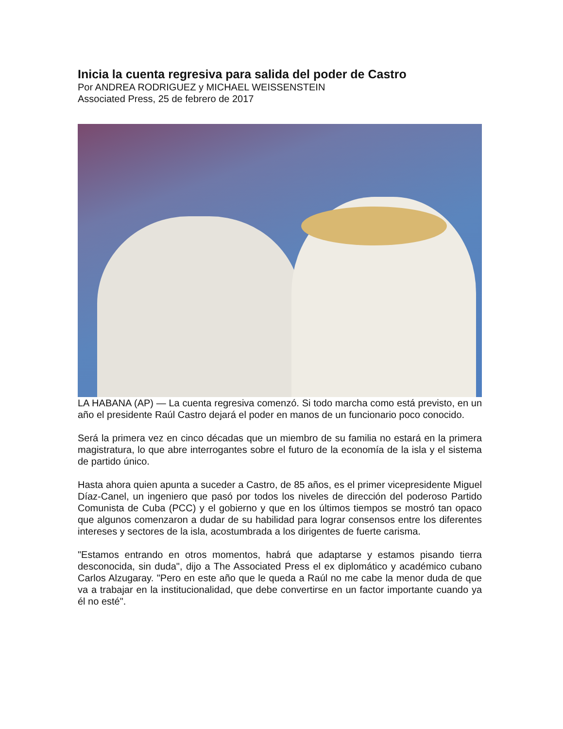Inicia la cuenta regresiva para salida del poder de Castro
Por ANDREA RODRIGUEZ y MICHAEL WEISSENSTEIN
Associated Press, 25 de febrero de 2017
LA HABANA (AP) — La cuenta regresiva comenzó. Si todo marcha como está previsto, en un año el presidente Raúl Castro dejará el poder en manos de un funcionario poco conocido.
Será la primera vez en cinco décadas que un miembro de su familia no estará en la primera magistratura, lo que abre interrogantes sobre el futuro de la economía de la isla y el sistema de partido único.
Hasta ahora quien apunta a suceder a Castro, de 85 años, es el primer vicepresidente Miguel Díaz-Canel, un ingeniero que pasó por todos los niveles de dirección del poderoso Partido Comunista de Cuba (PCC) y el gobierno y que en los últimos tiempos se mostró tan opaco que algunos comenzaron a dudar de su habilidad para lograr consensos entre los diferentes intereses y sectores de la isla, acostumbrada a los dirigentes de fuerte carisma.
"Estamos entrando en otros momentos, habrá que adaptarse y estamos pisando tierra desconocida, sin duda", dijo a The Associated Press el ex diplomático y académico cubano Carlos Alzugaray. "Pero en este año que le queda a Raúl no me cabe la menor duda de que va a trabajar en la institucionalidad, que debe convertirse en un factor importante cuando ya él no esté".